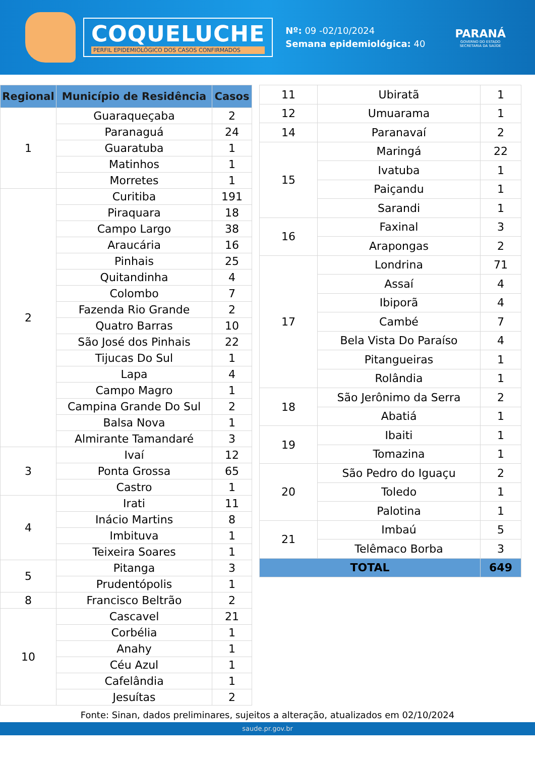COQUELUCHE
PERFIL EPIDEMIOLÓGICO DOS CASOS CONFIRMADOS
Nº: 09 -02/10/2024
Semana epidemiológica: 40
PARANÁ
GOVERNO DO ESTADO
SECRETARIA DA SAÚDE
| Regional | Município de Residência | Casos |
| --- | --- | --- |
| 1 | Guaraqueçaba | 2 |
| | Paranaguá | 24 |
| | Guaratuba | 1 |
| | Matinhos | 1 |
| | Morretes | 1 |
| 2 | Curitiba | 191 |
| | Piraquara | 18 |
| | Campo Largo | 38 |
| | Araucária | 16 |
| | Pinhais | 25 |
| | Quitandinha | 4 |
| | Colombo | 7 |
| | Fazenda Rio Grande | 2 |
| | Quatro Barras | 10 |
| | São José dos Pinhais | 22 |
| | Tijucas Do Sul | 1 |
| | Lapa | 4 |
| | Campo Magro | 1 |
| | Campina Grande Do Sul | 2 |
| | Balsa Nova | 1 |
| | Almirante Tamandaré | 3 |
| 3 | Ivaí | 12 |
| | Ponta Grossa | 65 |
| | Castro | 1 |
| 4 | Irati | 11 |
| | Inácio Martins | 8 |
| | Imbituva | 1 |
| | Teixeira Soares | 1 |
| 5 | Pitanga | 3 |
| | Prudentópolis | 1 |
| 8 | Francisco Beltrão | 2 |
| 10 | Cascavel | 21 |
| | Corbélia | 1 |
| | Anahy | 1 |
| | Céu Azul | 1 |
| | Cafelândia | 1 |
| | Jesuítas | 2 |
| 11 | Ubiratã | 1 |
| 12 | Umuarama | 1 |
| 14 | Paranavaí | 2 |
| 15 | Maringá | 22 |
| | Ivatuba | 1 |
| | Paiçandu | 1 |
| | Sarandi | 1 |
| 16 | Faxinal | 3 |
| | Arapongas | 2 |
| 17 | Londrina | 71 |
| | Assaí | 4 |
| | Ibiporã | 4 |
| | Cambé | 7 |
| | Bela Vista Do Paraíso | 4 |
| | Pitangueiras | 1 |
| | Rolândia | 1 |
| 18 | São Jerônimo da Serra | 2 |
| | Abatiá | 1 |
| 19 | Ibaiti | 1 |
| | Tomazina | 1 |
| 20 | São Pedro do Iguaçu | 2 |
| | Toledo | 1 |
| | Palotina | 1 |
| 21 | Imbaú | 5 |
| | Telêmaco Borba | 3 |
| TOTAL | | 649 |
Fonte: Sinan, dados preliminares, sujeitos a alteração, atualizados em 02/10/2024
saude.pr.gov.br